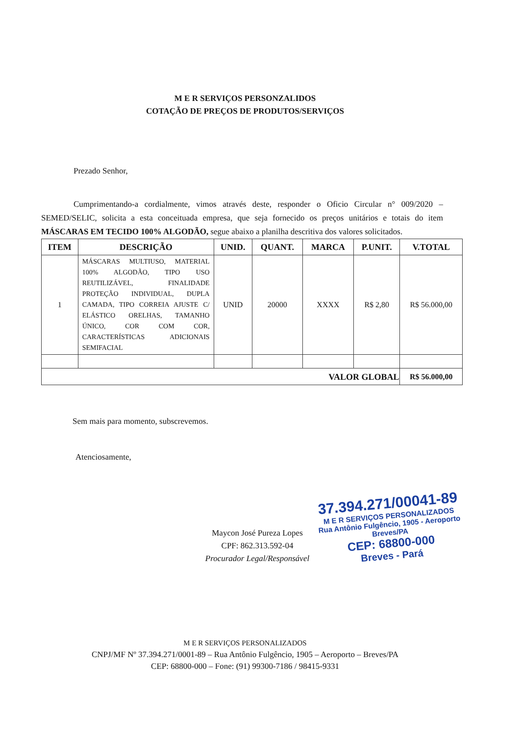M E R SERVIÇOS PERSONZALIDOS
COTAÇÃO DE PREÇOS DE PRODUTOS/SERVIÇOS
Prezado Senhor,
Cumprimentando-a cordialmente, vimos através deste, responder o Oficio Circular n° 009/2020 – SEMED/SELIC, solicita a esta conceituada empresa, que seja fornecido os preços unitários e totais do item MÁSCARAS EM TECIDO 100% ALGODÃO, segue abaixo a planilha descritiva dos valores solicitados.
| ITEM | DESCRIÇÃO | UNID. | QUANT. | MARCA | P.UNIT. | V.TOTAL |
| --- | --- | --- | --- | --- | --- | --- |
| 1 | MÁSCARAS MULTIUSO, MATERIAL 100% ALGODÃO, TIPO USO REUTILIZÁVEL, FINALIDADE PROTEÇÃO INDIVIDUAL, DUPLA CAMADA, TIPO CORREIA AJUSTE C/ ELÁSTICO ORELHAS, TAMANHO ÚNICO, COR COM COR, CARACTERÍSTICAS ADICIONAIS SEMIFACIAL | UNID | 20000 | XXXX | R$ 2,80 | R$ 56.000,00 |
| VALOR GLOBAL | | | | | | R$ 56.000,00 |
Sem mais para momento, subscrevemos.
Atenciosamente,
Maycon José Pureza Lopes
CPF: 862.313.592-04
Procurador Legal/Responsável
37.394.271/00041-89
M E R SERVIÇOS PERSONALIZADOS
Rua Antônio Fulgêncio, 1905 - Aeroporto
Breves/PA
CEP: 68800-000
Breves - Pará
M E R SERVIÇOS PERSONALIZADOS
CNPJ/MF Nº 37.394.271/0001-89 – Rua Antônio Fulgêncio, 1905 – Aeroporto – Breves/PA
CEP: 68800-000 – Fone: (91) 99300-7186 / 98415-9331